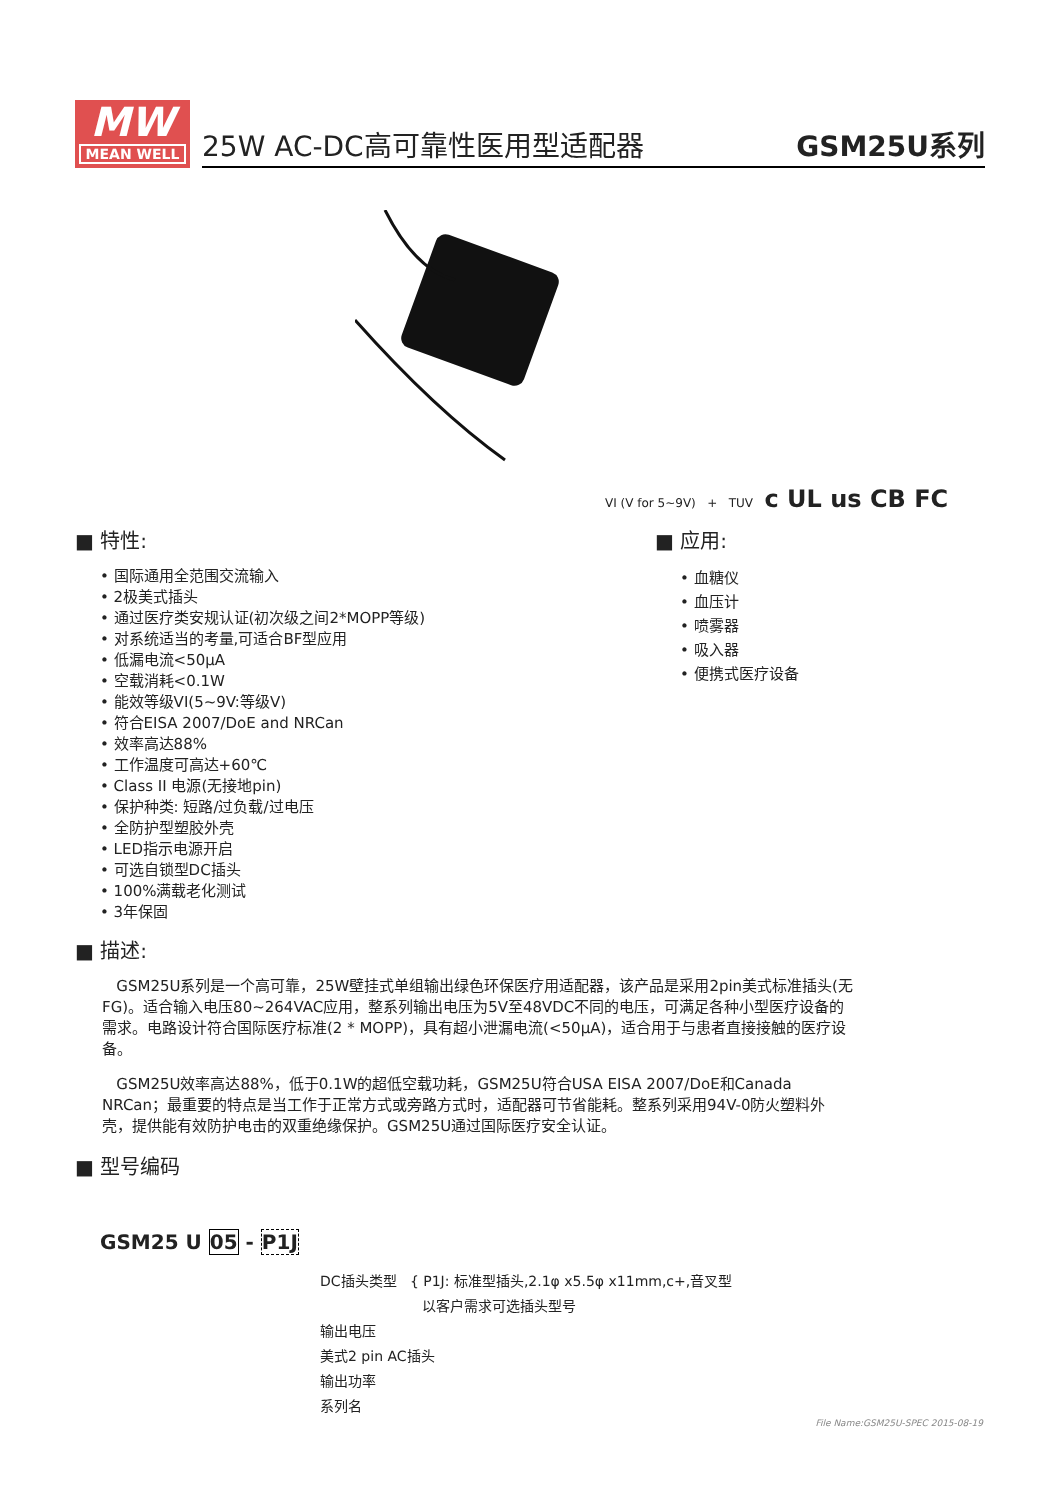MW
MEAN WELL
25W AC-DC高可靠性医用型适配器 GSM25U系列
VI (V for 5~9V) + TUV c UL us CB FC
■ 特性:
• 国际通用全范围交流输入
• 2极美式插头
• 通过医疗类安规认证(初次级之间2*MOPP等级)
• 对系统适当的考量,可适合BF型应用
• 低漏电流<50μA
• 空载消耗<0.1W
• 能效等级VI(5~9V:等级V)
• 符合EISA 2007/DoE and NRCan
• 效率高达88%
• 工作温度可高达+60℃
• Class II 电源(无接地pin)
• 保护种类: 短路/过负载/过电压
• 全防护型塑胶外壳
• LED指示电源开启
• 可选自锁型DC插头
• 100%满载老化测试
• 3年保固
■ 应用:
• 血糖仪
• 血压计
• 喷雾器
• 吸入器
• 便携式医疗设备
■ 描述:
GSM25U系列是一个高可靠，25W壁挂式单组输出绿色环保医疗用适配器，该产品是采用2pin美式标准插头(无FG)。适合输入电压80~264VAC应用，整系列输出电压为5V至48VDC不同的电压，可满足各种小型医疗设备的需求。电路设计符合国际医疗标准(2 * MOPP)，具有超小泄漏电流(<50μA)，适合用于与患者直接接触的医疗设备。
GSM25U效率高达88%，低于0.1W的超低空载功耗，GSM25U符合USA EISA 2007/DoE和Canada NRCan；最重要的特点是当工作于正常方式或旁路方式时，适配器可节省能耗。整系列采用94V-0防火塑料外壳，提供能有效防护电击的双重绝缘保护。GSM25U通过国际医疗安全认证。
■ 型号编码
GSM25 U 05 - P1J
DC插头类型 { P1J: 标准型插头,2.1φ x5.5φ x11mm,c+,音叉型
以客户需求可选插头型号
输出电压
美式2 pin AC插头
输出功率
系列名
File Name:GSM25U-SPEC 2015-08-19